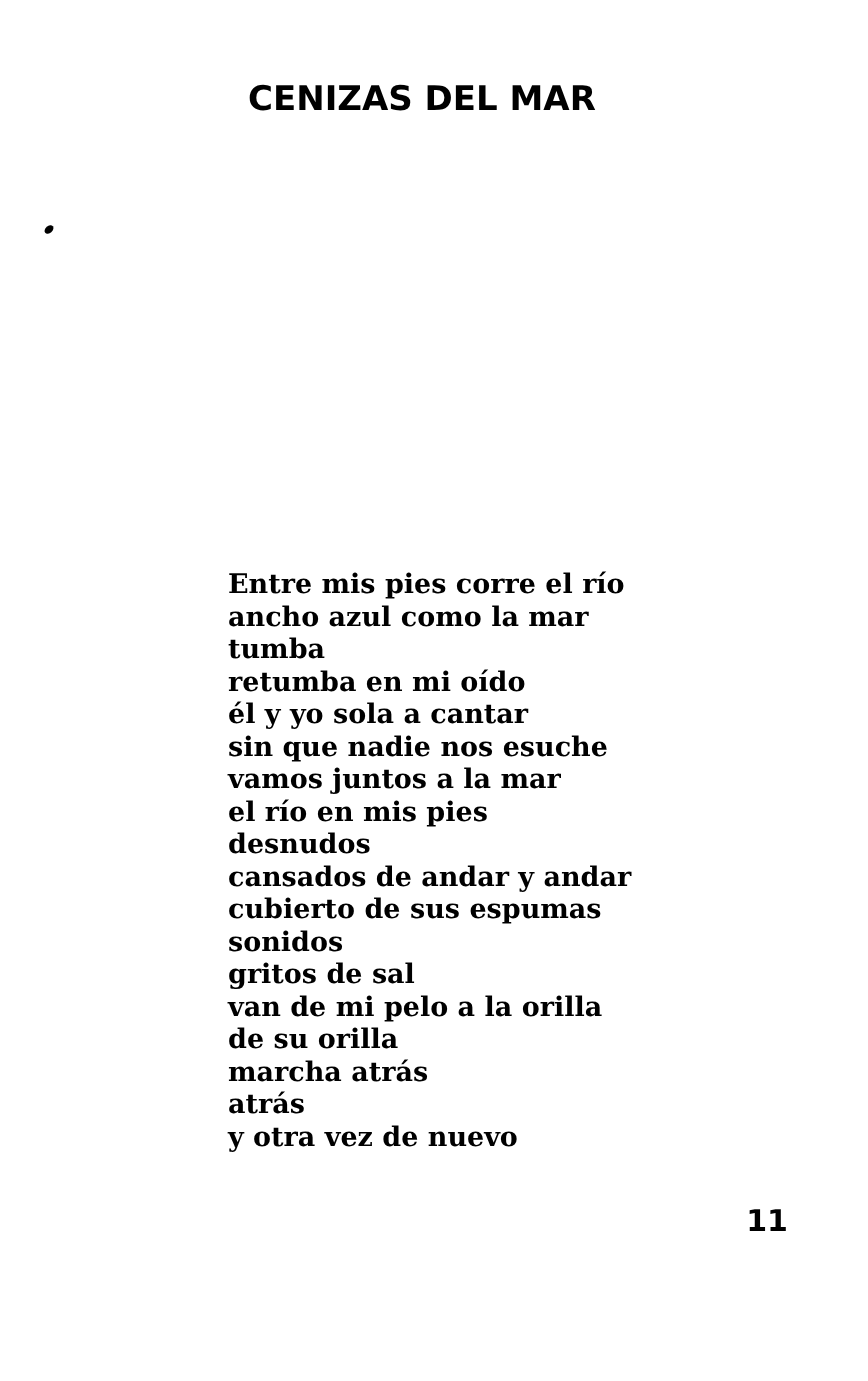CENIZAS DEL MAR
Entre mis pies corre el río
ancho azul como la mar
tumba
retumba en mi oído
él y yo sola a cantar
sin que nadie nos esuche
vamos juntos a la mar
el río en mis pies
desnudos
cansados de andar y andar
cubierto de sus espumas
sonidos
gritos de sal
van de mi pelo a la orilla
de su orilla
marcha atrás
atrás
y otra vez de nuevo
11